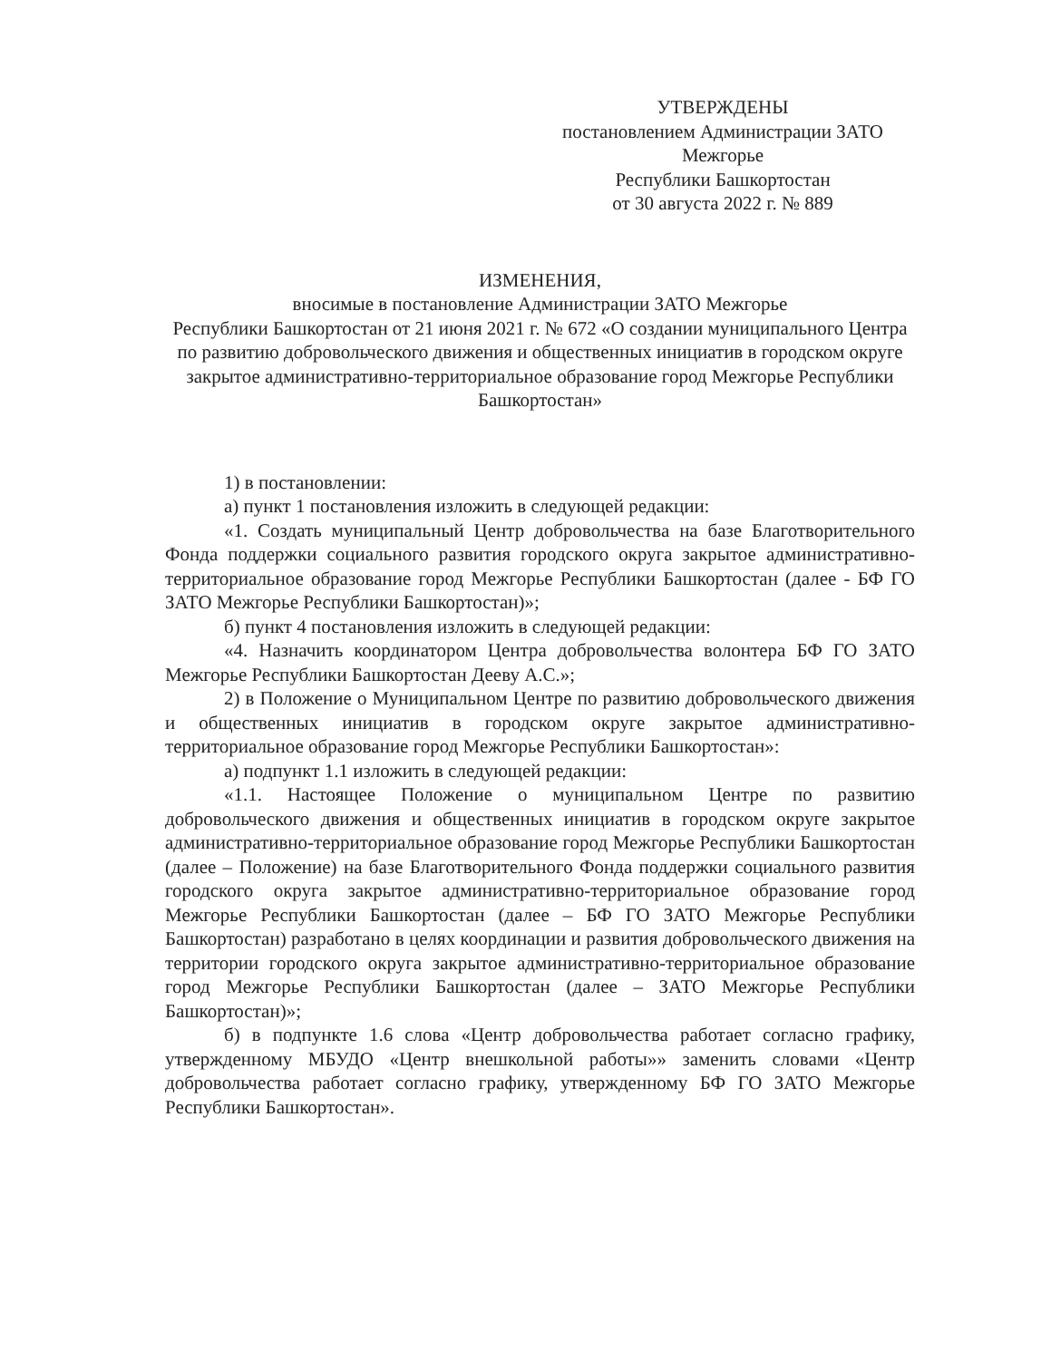УТВЕРЖДЕНЫ
постановлением Администрации ЗАТО
Межгорье
Республики Башкортостан
от 30 августа 2022 г. № 889
ИЗМЕНЕНИЯ,
вносимые в постановление Администрации ЗАТО Межгорье
Республики Башкортостан от 21 июня 2021 г. № 672 «О создании муниципального Центра по развитию добровольческого движения и общественных инициатив в городском округе закрытое административно-территориальное образование город Межгорье Республики Башкортостан»
1) в постановлении:
а) пункт 1 постановления изложить в следующей редакции:
«1. Создать муниципальный Центр добровольчества на базе Благотворительного Фонда поддержки социального развития городского округа закрытое административно-территориальное образование город Межгорье Республики Башкортостан (далее - БФ ГО ЗАТО Межгорье Республики Башкортостан)»;
б) пункт 4 постановления изложить в следующей редакции:
«4. Назначить координатором Центра добровольчества волонтера БФ ГО ЗАТО Межгорье Республики Башкортостан Дееву А.С.»;
2) в Положение о Муниципальном Центре по развитию добровольческого движения и общественных инициатив в городском округе закрытое административно-территориальное образование город Межгорье Республики Башкортостан»:
а) подпункт 1.1 изложить в следующей редакции:
«1.1. Настоящее Положение о муниципальном Центре по развитию добровольческого движения и общественных инициатив в городском округе закрытое административно-территориальное образование город Межгорье Республики Башкортостан (далее – Положение) на базе Благотворительного Фонда поддержки социального развития городского округа закрытое административно-территориальное образование город Межгорье Республики Башкортостан (далее – БФ ГО ЗАТО Межгорье Республики Башкортостан) разработано в целях координации и развития добровольческого движения на территории городского округа закрытое административно-территориальное образование город Межгорье Республики Башкортостан (далее – ЗАТО Межгорье Республики Башкортостан)»;
б) в подпункте 1.6 слова «Центр добровольчества работает согласно графику, утвержденному МБУДО «Центр внешкольной работы»» заменить словами «Центр добровольчества работает согласно графику, утвержденному БФ ГО ЗАТО Межгорье Республики Башкортостан».